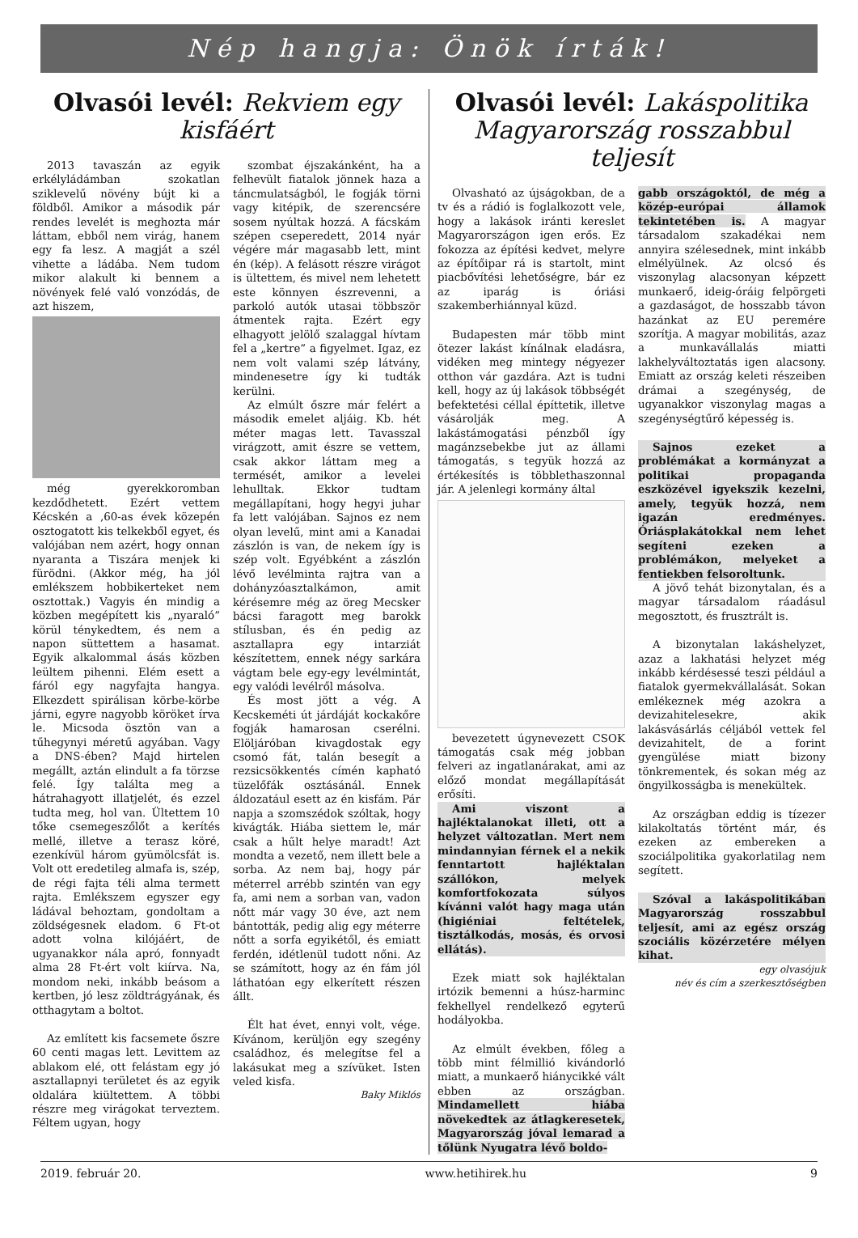Nép hangja: Önök írták!
Olvasói levél: Rekviem egy kisfáért
2013 tavaszán az egyik erkélyládámban szokatlan sziklevelű növény bújt ki a földből. Amikor a második pár rendes levelét is meghozta már láttam, ebből nem virág, hanem egy fa lesz. A magját a szél vihette a ládába. Nem tudom mikor alakult ki bennem a növények felé való vonzódás, de azt hiszem,
még gyerekkoromban kezdődhetett. Ezért vettem Kécskén a ‚60-as évek közepén osztogatott kis telkekből egyet, és valójában nem azért, hogy onnan nyaranta a Tiszára menjek ki fürödni. (Akkor még, ha jól emlékszem hobbikerteket nem osztottak.) Vagyis én mindig a közben megépített kis „nyaraló” körül ténykedtem, és nem a napon süttettem a hasamat. Egyik alkalommal ásás közben leültem pihenni. Elém esett a fáról egy nagyfajta hangya. Elkezdett spirálisan körbe-körbe járni, egyre nagyobb köröket írva le. Micsoda ösztön van a tűhegynyi méretű agyában. Vagy a DNS-ében? Majd hirtelen megállt, aztán elindult a fa törzse felé. Így találta meg a hátrahagyott illatjelét, és ezzel tudta meg, hol van. Ültettem 10 tőke csemegeszőlőt a kerítés mellé, illetve a terasz köré, ezenkívül három gyümölcsfát is. Volt ott eredetileg almafa is, szép, de régi fajta téli alma termett rajta. Emlékszem egyszer egy ládával behoztam, gondoltam a zöldségesnek eladom. 6 Ft-ot adott volna kilójáért, de ugyanakkor nála apró, fonnyadt alma 28 Ft-ért volt kiírva. Na, mondom neki, inkább beásom a kertben, jó lesz zöldtrágyának, és otthagytam a boltot.
Az említett kis facsemete őszre 60 centi magas lett. Levittem az ablakom elé, ott felástam egy jó asztallapnyi területet és az egyik oldalára kiültettem. A többi részre meg virágokat terveztem. Féltem ugyan, hogy
szombat éjszakánként, ha a felhevült fiatalok jönnek haza a táncmulatságból, le fogják törni vagy kitépik, de szerencsére sosem nyúltak hozzá. A fácskám szépen cseperedett, 2014 nyár végére már magasabb lett, mint én (kép). A felásott részre virágot is ültettem, és mivel nem lehetett este könnyen észrevenni, a parkoló autók utasai többször átmentek rajta. Ezért egy elhagyott jelölő szalaggal hívtam fel a „kertre” a figyelmet. Igaz, ez nem volt valami szép látvány, mindenesetre így ki tudták kerülni.
Az elmúlt őszre már felért a második emelet aljáig. Kb. hét méter magas lett. Tavasszal virágzott, amit észre se vettem, csak akkor láttam meg a termését, amikor a levelei lehulltak. Ekkor tudtam megállapítani, hogy hegyi juhar fa lett valójában. Sajnos ez nem olyan levelű, mint ami a Kanadai zászlón is van, de nekem így is szép volt. Egyébként a zászlón lévő levélminta rajtra van a dohányzóasztalkámon, amit kérésemre még az öreg Mecsker bácsi faragott meg barokk stílusban, és én pedig az asztallapra egy intarziát készítettem, ennek négy sarkára vágtam bele egy-egy levélmintát, egy valódi levélről másolva.
És most jött a vég. A Kecskeméti út járdáját kockakőre fogják hamarosan cserélni. Elöljáróban kivagdostak egy csomó fát, talán besegít a rezsicsökkentés címén kapható tüzelőfák osztásánál. Ennek áldozatául esett az én kisfám. Pár napja a szomszédok szóltak, hogy kivágták. Hiába siettem le, már csak a hűlt helye maradt! Azt mondta a vezető, nem illett bele a sorba. Az nem baj, hogy pár méterrel arrébb szintén van egy fa, ami nem a sorban van, vadon nőtt már vagy 30 éve, azt nem bántották, pedig alig egy méterre nőtt a sorfa egyikétől, és emiatt ferdén, idétlenül tudott nőni. Az se számított, hogy az én fám jól láthatóan egy elkerített részen állt.
Élt hat évet, ennyi volt, vége. Kívánom, kerüljön egy szegény családhoz, és melegítse fel a lakásukat meg a szívüket. Isten veled kisfa.
Baky Miklós
Olvasói levél: Lakáspolitika Magyarország rosszabbul teljesít
Olvasható az újságokban, de a tv és a rádió is foglalkozott vele, hogy a lakások iránti kereslet Magyarországon igen erős. Ez fokozza az építési kedvet, melyre az építőipar rá is startolt, mint piacbővítési lehetőségre, bár ez az iparág is óriási szakemberhiánnyal küzd.
Budapesten már több mint ötezer lakást kínálnak eladásra, vidéken meg mintegy négyezer otthon vár gazdára. Azt is tudni kell, hogy az új lakások többségét befektetési céllal építtetik, illetve vásárolják meg. A lakástámogatási pénzből így magánzsebekbe jut az állami támogatás, s tegyük hozzá az értékesítés is többlethaszonnal jár. A jelenlegi kormány által
bevezetett úgynevezett CSOK támogatás csak még jobban felveri az ingatlanárakat, ami az előző mondat megállapítását erősíti.
Ami viszont a hajléktalanokat illeti, ott a helyzet változatlan. Mert nem mindannyian férnek el a nekik fenntartott hajléktalan szállókon, melyek komfortfokozata súlyos kívánni valót hagy maga után (higiéniai feltételek, tisztálkodás, mosás, és orvosi ellátás).
Ezek miatt sok hajléktalan irtózik bemenni a húsz-harminc fekhellyel rendelkező egyterű hodályokba.
Az elmúlt években, főleg a több mint félmillió kivándorló miatt, a munkaerő hiánycikké vált ebben az országban. Mindamellett hiába növekedtek az átlagkeresetek, Magyarország jóval lemarad a tőlünk Nyugatra lévő boldo-
gabb országoktól, de még a közép-európai államok tekintetében is. A magyar társadalom szakadékai nem annyira szélesednek, mint inkább elmélyülnek. Az olcsó és viszonylag alacsonyan képzett munkaerő, ideig-óráig felpörgeti a gazdaságot, de hosszabb távon hazánkat az EU peremére szorítja. A magyar mobilitás, azaz a munkavállalás miatti lakhelyváltoztatás igen alacsony. Emiatt az ország keleti részeiben drámai a szegénység, de ugyanakkor viszonylag magas a szegénységtűrő képesség is.
Sajnos ezeket a problémákat a kormányzat a politikai propaganda eszközével igyekszik kezelni, amely, tegyük hozzá, nem igazán eredményes. Óriásplakátokkal nem lehet segíteni ezeken a problémákon, melyeket a fentiekben felsoroltunk.
A jövő tehát bizonytalan, és a magyar társadalom ráadásul megosztott, és frusztrált is.
A bizonytalan lakáshelyzet, azaz a lakhatási helyzet még inkább kérdésessé teszi például a fiatalok gyermekvállalását. Sokan emlékeznek még azokra a devizahitelesekre, akik lakásvásárlás céljából vettek fel devizahitelt, de a forint gyengülése miatt bizony tönkrementek, és sokan még az öngyilkosságba is menekültek.
Az országban eddig is tízezer kilakoltatás történt már, és ezeken az embereken a szociálpolitika gyakorlatilag nem segített.
Szóval a lakáspolitikában Magyarország rosszabbul teljesít, ami az egész ország szociális közérzetére mélyen kihat.
egy olvasójuk
név és cím a szerkesztőségben
2019. február 20. www.hetihirek.hu 9